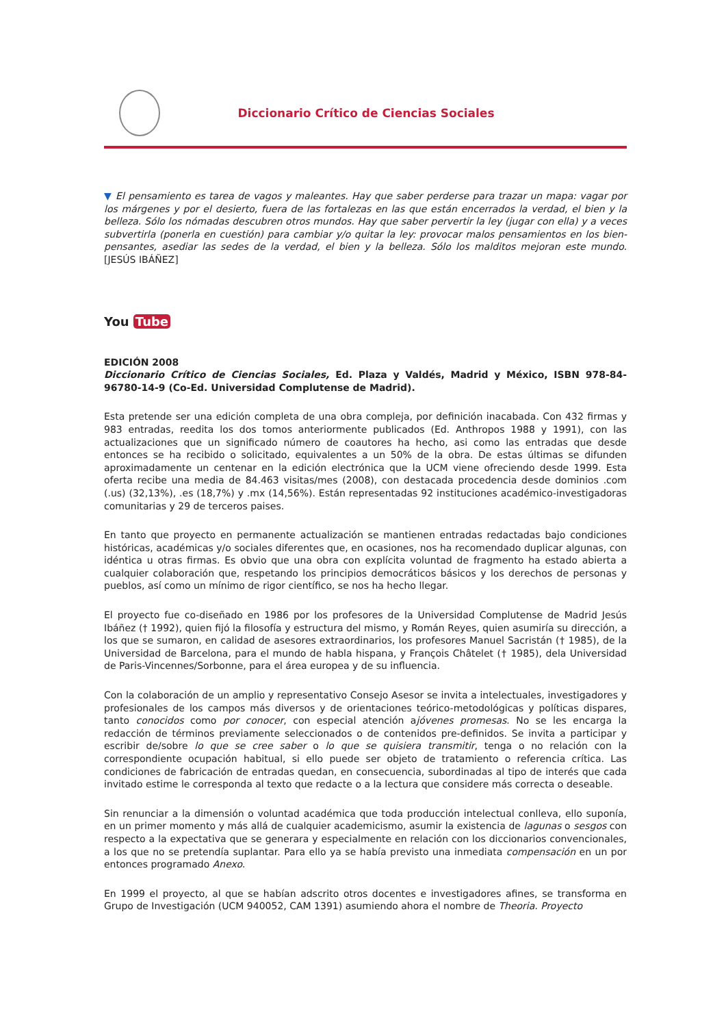Diccionario Crítico de Ciencias Sociales
▼ El pensamiento es tarea de vagos y maleantes. Hay que saber perderse para trazar un mapa: vagar por los márgenes y por el desierto, fuera de las fortalezas en las que están encerrados la verdad, el bien y la belleza. Sólo los nómadas descubren otros mundos. Hay que saber pervertir la ley (jugar con ella) y a veces subvertirla (ponerla en cuestión) para cambiar y/o quitar la ley: provocar malos pensamientos en los bien-pensantes, asediar las sedes de la verdad, el bien y la belleza. Sólo los malditos mejoran este mundo. [JESÚS IBÁÑEZ]
You Tube
EDICIÓN 2008
Diccionario Crítico de Ciencias Sociales, Ed. Plaza y Valdés, Madrid y México, ISBN 978-84-96780-14-9 (Co-Ed. Universidad Complutense de Madrid).
Esta pretende ser una edición completa de una obra compleja, por definición inacabada. Con 432 firmas y 983 entradas, reedita los dos tomos anteriormente publicados (Ed. Anthropos 1988 y 1991), con las actualizaciones que un significado número de coautores ha hecho, asi como las entradas que desde entonces se ha recibido o solicitado, equivalentes a un 50% de la obra. De estas últimas se difunden aproximadamente un centenar en la edición electrónica que la UCM viene ofreciendo desde 1999. Esta oferta recibe una media de 84.463 visitas/mes (2008), con destacada procedencia desde dominios .com (.us) (32,13%), .es (18,7%) y .mx (14,56%). Están representadas 92 instituciones académico-investigadoras comunitarias y 29 de terceros paises.
En tanto que proyecto en permanente actualización se mantienen entradas redactadas bajo condiciones históricas, académicas y/o sociales diferentes que, en ocasiones, nos ha recomendado duplicar algunas, con idéntica u otras firmas. Es obvio que una obra con explícita voluntad de fragmento ha estado abierta a cualquier colaboración que, respetando los principios democráticos básicos y los derechos de personas y pueblos, así como un mínimo de rigor científico, se nos ha hecho llegar.
El proyecto fue co-diseñado en 1986 por los profesores de la Universidad Complutense de Madrid Jesús Ibáñez († 1992), quien fijó la filosofía y estructura del mismo, y Román Reyes, quien asumiría su dirección, a los que se sumaron, en calidad de asesores extraordinarios, los profesores Manuel Sacristán († 1985), de la Universidad de Barcelona, para el mundo de habla hispana, y François Châtelet († 1985), dela Universidad de Paris-Vincennes/Sorbonne, para el área europea y de su influencia.
Con la colaboración de un amplio y representativo Consejo Asesor se invita a intelectuales, investigadores y profesionales de los campos más diversos y de orientaciones teórico-metodológicas y políticas dispares, tanto conocidos como por conocer, con especial atención ajóvenes promesas. No se les encarga la redacción de términos previamente seleccionados o de contenidos pre-definidos. Se invita a participar y escribir de/sobre lo que se cree saber o lo que se quisiera transmitir, tenga o no relación con la correspondiente ocupación habitual, si ello puede ser objeto de tratamiento o referencia crítica. Las condiciones de fabricación de entradas quedan, en consecuencia, subordinadas al tipo de interés que cada invitado estime le corresponda al texto que redacte o a la lectura que considere más correcta o deseable.
Sin renunciar a la dimensión o voluntad académica que toda producción intelectual conlleva, ello suponía, en un primer momento y más allá de cualquier academicismo, asumir la existencia de lagunas o sesgos con respecto a la expectativa que se generara y especialmente en relación con los diccionarios convencionales, a los que no se pretendía suplantar. Para ello ya se había previsto una inmediata compensación en un por entonces programado Anexo.
En 1999 el proyecto, al que se habían adscrito otros docentes e investigadores afines, se transforma en Grupo de Investigación (UCM 940052, CAM 1391) asumiendo ahora el nombre de Theoria. Proyecto